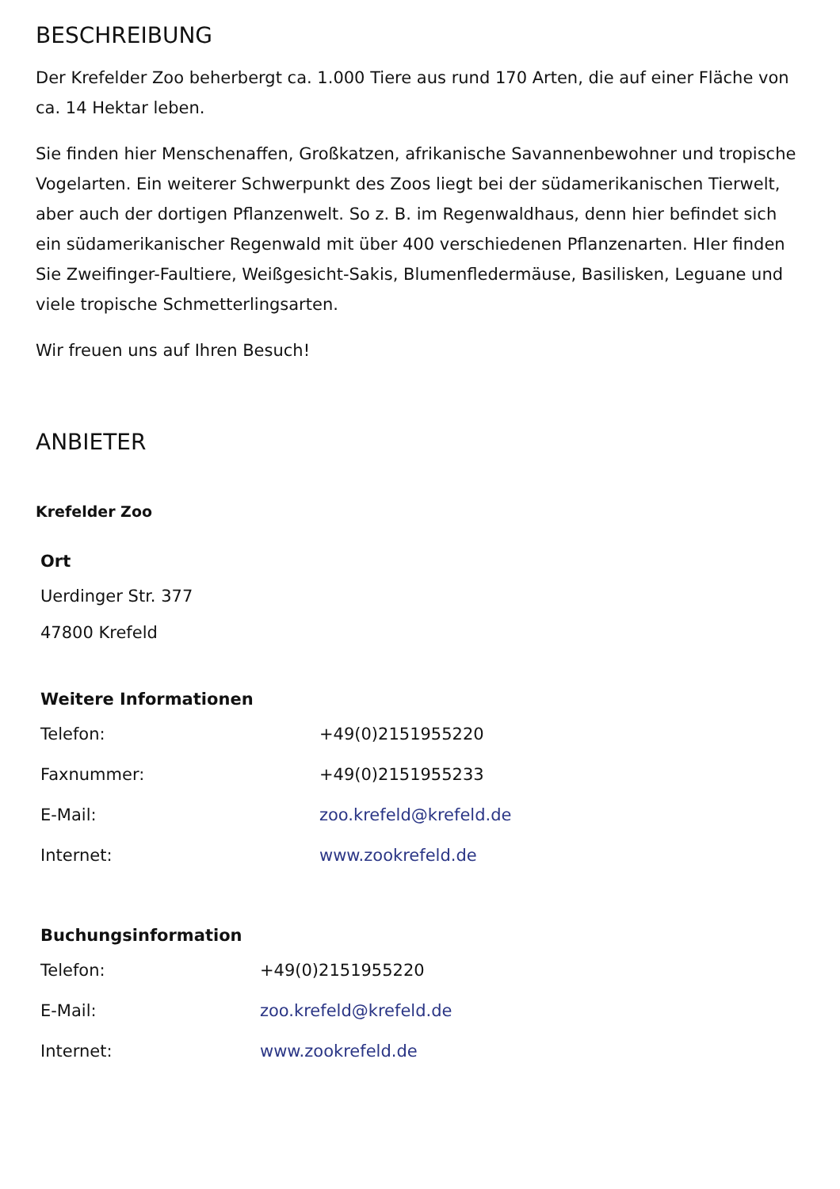BESCHREIBUNG
Der Krefelder Zoo beherbergt ca. 1.000 Tiere aus rund 170 Arten, die auf einer Fläche von ca. 14 Hektar leben.
Sie finden hier Menschenaffen, Großkatzen, afrikanische Savannenbewohner und tropische Vogelarten. Ein weiterer Schwerpunkt des Zoos liegt bei der südamerikanischen Tierwelt, aber auch der dortigen Pflanzenwelt. So z. B. im Regenwaldhaus, denn hier befindet sich ein südamerikanischer Regenwald mit über 400 verschiedenen Pflanzenarten. HIer finden Sie Zweifinger-Faultiere, Weißgesicht-Sakis, Blumenfledermäuse, Basilisken, Leguane und viele tropische Schmetterlingsarten.
Wir freuen uns auf Ihren Besuch!
ANBIETER
Krefelder Zoo
Ort
Uerdinger Str. 377
47800 Krefeld
Weitere Informationen
| Telefon: | +49(0)2151955220 |
| Faxnummer: | +49(0)2151955233 |
| E-Mail: | zoo.krefeld@krefeld.de |
| Internet: | www.zookrefeld.de |
Buchungsinformation
| Telefon: | +49(0)2151955220 |
| E-Mail: | zoo.krefeld@krefeld.de |
| Internet: | www.zookrefeld.de |